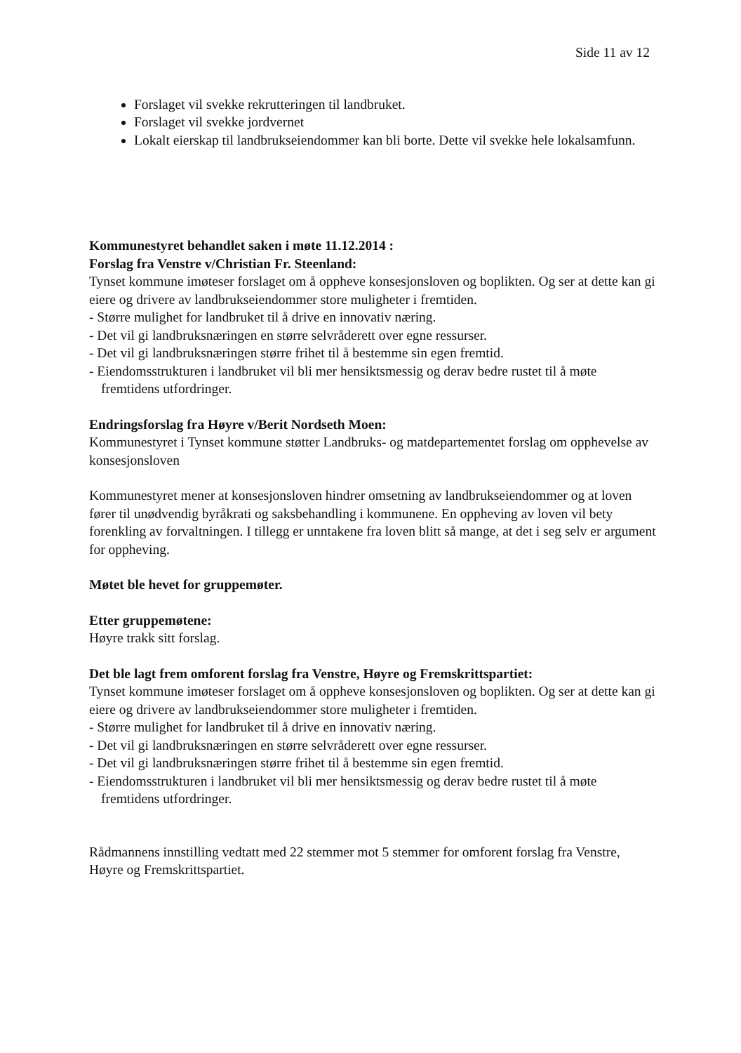Side 11 av 12
Forslaget vil svekke rekrutteringen til landbruket.
Forslaget vil svekke jordvernet
Lokalt eierskap til landbrukseiendommer kan bli borte. Dette vil svekke hele lokalsamfunn.
Kommunestyret behandlet saken i møte 11.12.2014 :
Forslag fra Venstre v/Christian Fr. Steenland:
Tynset kommune imøteser forslaget om å oppheve konsesjonsloven og boplikten. Og ser at dette kan gi eiere og drivere av landbrukseiendommer store muligheter i fremtiden.
- Større mulighet for landbruket til å drive en innovativ næring.
- Det vil gi landbruksnæringen en større selvråderett over egne ressurser.
- Det vil gi landbruksnæringen større frihet til å bestemme sin egen fremtid.
- Eiendomsstrukturen i landbruket vil bli mer hensiktsmessig og derav bedre rustet til å møte fremtidens utfordringer.
Endringsforslag fra Høyre v/Berit Nordseth Moen:
Kommunestyret i Tynset kommune støtter Landbruks- og matdepartementet forslag om opphevelse av konsesjonsloven
Kommunestyret mener at konsesjonsloven hindrer omsetning av landbrukseiendommer og at loven fører til unødvendig byråkrati og saksbehandling i kommunene. En oppheving av loven vil bety forenkling av forvaltningen. I tillegg er unntakene fra loven blitt så mange, at det i seg selv er argument for oppheving.
Møtet ble hevet for gruppemøter.
Etter gruppemøtene:
Høyre trakk sitt forslag.
Det ble lagt frem omforent forslag fra Venstre, Høyre og Fremskrittspartiet:
Tynset kommune imøteser forslaget om å oppheve konsesjonsloven og boplikten. Og ser at dette kan gi eiere og drivere av landbrukseiendommer store muligheter i fremtiden.
- Større mulighet for landbruket til å drive en innovativ næring.
- Det vil gi landbruksnæringen en større selvråderett over egne ressurser.
- Det vil gi landbruksnæringen større frihet til å bestemme sin egen fremtid.
- Eiendomsstrukturen i landbruket vil bli mer hensiktsmessig og derav bedre rustet til å møte fremtidens utfordringer.
Rådmannens innstilling vedtatt med 22 stemmer mot 5 stemmer for omforent forslag fra Venstre, Høyre og Fremskrittspartiet.